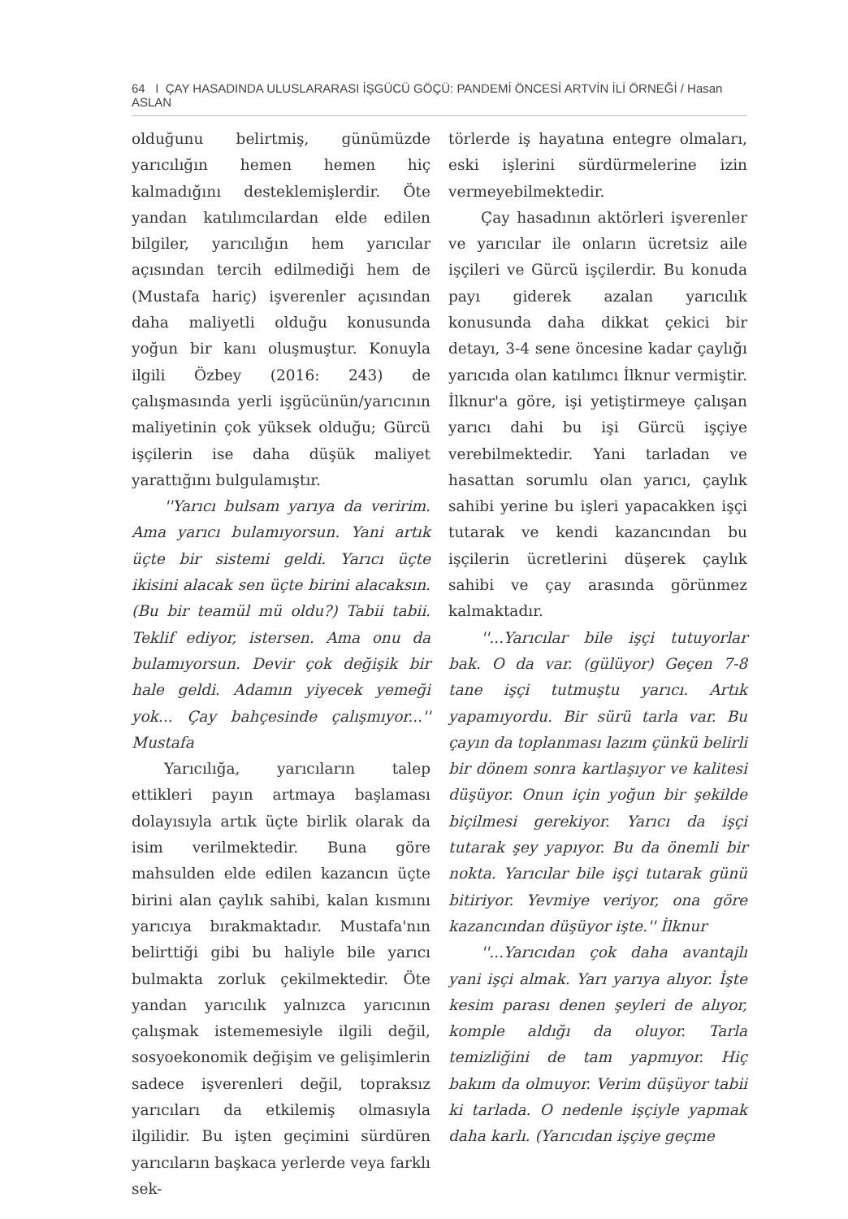64 I ÇAY HASADINDA ULUSLARARASI İŞGÜCÜ GÖÇÜ: PANDEMİ ÖNCESİ ARTVİN İLİ ÖRNEĞİ / Hasan ASLAN
olduğunu belirtmiş, günümüzde yarıcılığın hemen hemen hiç kalmadığını desteklemişlerdir. Öte yandan katılımcılardan elde edilen bilgiler, yarıcılığın hem yarıcılar açısından tercih edilmediği hem de (Mustafa hariç) işverenler açısından daha maliyetli olduğu konusunda yoğun bir kanı oluşmuştur. Konuyla ilgili Özbey (2016: 243) de çalışmasında yerli işgücünün/yarıcının maliyetinin çok yüksek olduğu; Gürcü işçilerin ise daha düşük maliyet yarattığını bulgulamıştır.
''Yarıcı bulsam yarıya da veririm. Ama yarıcı bulamıyorsun. Yani artık üçte bir sistemi geldi. Yarıcı üçte ikisini alacak sen üçte birini alacaksın. (Bu bir teamül mü oldu?) Tabii tabii. Teklif ediyor, istersen. Ama onu da bulamıyorsun. Devir çok değişik bir hale geldi. Adamın yiyecek yemeği yok... Çay bahçesinde çalışmıyor...'' Mustafa
Yarıcılığa, yarıcıların talep ettikleri payın artmaya başlaması dolayısıyla artık üçte birlik olarak da isim verilmektedir. Buna göre mahsulden elde edilen kazancın üçte birini alan çaylık sahibi, kalan kısmını yarıcıya bırakmaktadır. Mustafa'nın belirttiği gibi bu haliyle bile yarıcı bulmakta zorluk çekilmektedir. Öte yandan yarıcılık yalnızca yarıcının çalışmak istememesiyle ilgili değil, sosyoekonomik değişim ve gelişimlerin sadece işverenleri değil, topraksız yarıcıları da etkilemiş olmasıyla ilgilidir. Bu işten geçimini sürdüren yarıcıların başkaca yerlerde veya farklı sek-
törlerde iş hayatına entegre olmaları, eski işlerini sürdürmelerine izin vermeyebilmektedir.
Çay hasadının aktörleri işverenler ve yarıcılar ile onların ücretsiz aile işçileri ve Gürcü işçilerdir. Bu konuda payı giderek azalan yarıcılık konusunda daha dikkat çekici bir detayı, 3-4 sene öncesine kadar çaylığı yarıcıda olan katılımcı İlknur vermiştir. İlknur'a göre, işi yetiştirmeye çalışan yarıcı dahi bu işi Gürcü işçiye verebilmektedir. Yani tarladan ve hasattan sorumlu olan yarıcı, çaylık sahibi yerine bu işleri yapacakken işçi tutarak ve kendi kazancından bu işçilerin ücretlerini düşerek çaylık sahibi ve çay arasında görünmez kalmaktadır.
''...Yarıcılar bile işçi tutuyorlar bak. O da var. (gülüyor) Geçen 7-8 tane işçi tutmuştu yarıcı. Artık yapamıyordu. Bir sürü tarla var. Bu çayın da toplanması lazım çünkü belirli bir dönem sonra kartlaşıyor ve kalitesi düşüyor. Onun için yoğun bir şekilde biçilmesi gerekiyor. Yarıcı da işçi tutarak şey yapıyor. Bu da önemli bir nokta. Yarıcılar bile işçi tutarak günü bitiriyor. Yevmiye veriyor, ona göre kazancından düşüyor işte.'' İlknur
''...Yarıcıdan çok daha avantajlı yani işçi almak. Yarı yarıya alıyor. İşte kesim parası denen şeyleri de alıyor, komple aldığı da oluyor. Tarla temizliğini de tam yapmıyor. Hiç bakım da olmuyor. Verim düşüyor tabii ki tarlada. O nedenle işçiyle yapmak daha karlı. (Yarıcıdan işçiye geçme